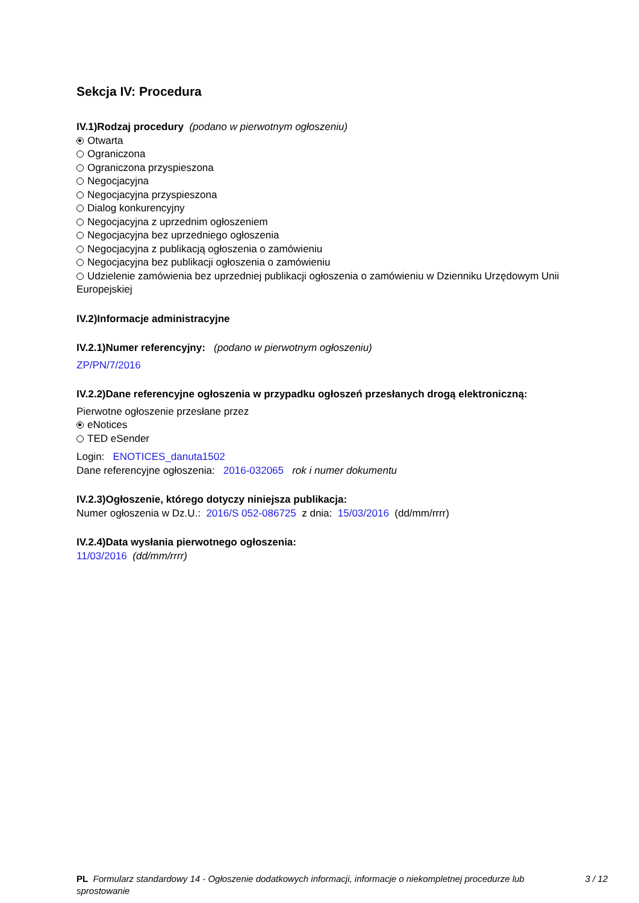Sekcja IV: Procedura
IV.1)Rodzaj procedury (podano w pierwotnym ogłoszeniu)
Otwarta
Ograniczona
Ograniczona przyspieszona
Negocjacyjna
Negocjacyjna przyspieszona
Dialog konkurencyjny
Negocjacyjna z uprzednim ogłoszeniem
Negocjacyjna bez uprzedniego ogłoszenia
Negocjacyjna z publikacją ogłoszenia o zamówieniu
Negocjacyjna bez publikacji ogłoszenia o zamówieniu
Udzielenie zamówienia bez uprzedniej publikacji ogłoszenia o zamówieniu w Dzienniku Urzędowym Unii Europejskiej
IV.2)Informacje administracyjne
IV.2.1)Numer referencyjny: (podano w pierwotnym ogłoszeniu)
ZP/PN/7/2016
IV.2.2)Dane referencyjne ogłoszenia w przypadku ogłoszeń przesłanych drogą elektroniczną:
Pierwotne ogłoszenie przesłane przez
eNotices
TED eSender
Login: ENOTICES_danuta1502
Dane referencyjne ogłoszenia: 2016-032065 rok i numer dokumentu
IV.2.3)Ogłoszenie, którego dotyczy niniejsza publikacja:
Numer ogłoszenia w Dz.U.: 2016/S 052-086725 z dnia: 15/03/2016 (dd/mm/rrrr)
IV.2.4)Data wysłania pierwotnego ogłoszenia:
11/03/2016 (dd/mm/rrrr)
PL Formularz standardowy 14 - Ogłoszenie dodatkowych informacji, informacje o niekompletnej procedurze lub sprostowanie
3 / 12